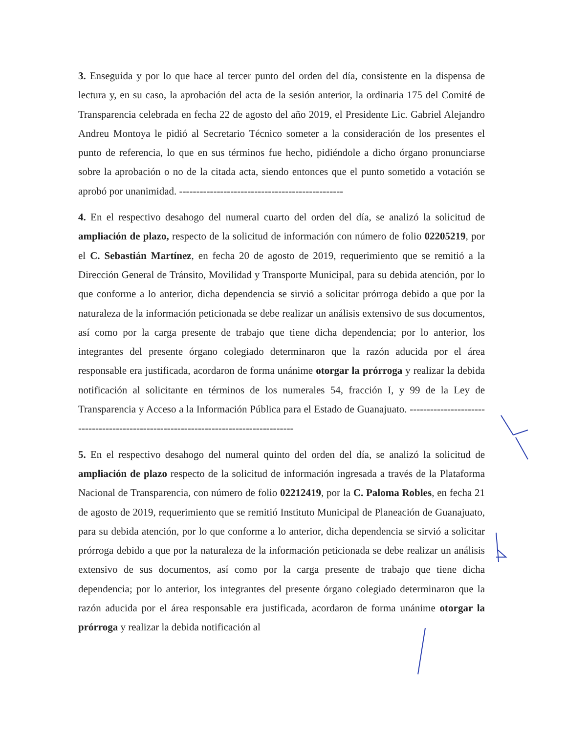3. Enseguida y por lo que hace al tercer punto del orden del día, consistente en la dispensa de lectura y, en su caso, la aprobación del acta de la sesión anterior, la ordinaria 175 del Comité de Transparencia celebrada en fecha 22 de agosto del año 2019, el Presidente Lic. Gabriel Alejandro Andreu Montoya le pidió al Secretario Técnico someter a la consideración de los presentes el punto de referencia, lo que en sus términos fue hecho, pidiéndole a dicho órgano pronunciarse sobre la aprobación o no de la citada acta, siendo entonces que el punto sometido a votación se aprobó por unanimidad. ------------------------------------------------
4. En el respectivo desahogo del numeral cuarto del orden del día, se analizó la solicitud de ampliación de plazo, respecto de la solicitud de información con número de folio 02205219, por el C. Sebastián Martínez, en fecha 20 de agosto de 2019, requerimiento que se remitió a la Dirección General de Tránsito, Movilidad y Transporte Municipal, para su debida atención, por lo que conforme a lo anterior, dicha dependencia se sirvió a solicitar prórroga debido a que por la naturaleza de la información peticionada se debe realizar un análisis extensivo de sus documentos, así como por la carga presente de trabajo que tiene dicha dependencia; por lo anterior, los integrantes del presente órgano colegiado determinaron que la razón aducida por el área responsable era justificada, acordaron de forma unánime otorgar la prórroga y realizar la debida notificación al solicitante en términos de los numerales 54, fracción I, y 99 de la Ley de Transparencia y Acceso a la Información Pública para el Estado de Guanajuato. -------------------------------------------------------------------------------------
5. En el respectivo desahogo del numeral quinto del orden del día, se analizó la solicitud de ampliación de plazo respecto de la solicitud de información ingresada a través de la Plataforma Nacional de Transparencia, con número de folio 02212419, por la C. Paloma Robles, en fecha 21 de agosto de 2019, requerimiento que se remitió Instituto Municipal de Planeación de Guanajuato, para su debida atención, por lo que conforme a lo anterior, dicha dependencia se sirvió a solicitar prórroga debido a que por la naturaleza de la información peticionada se debe realizar un análisis extensivo de sus documentos, así como por la carga presente de trabajo que tiene dicha dependencia; por lo anterior, los integrantes del presente órgano colegiado determinaron que la razón aducida por el área responsable era justificada, acordaron de forma unánime otorgar la prórroga y realizar la debida notificación al